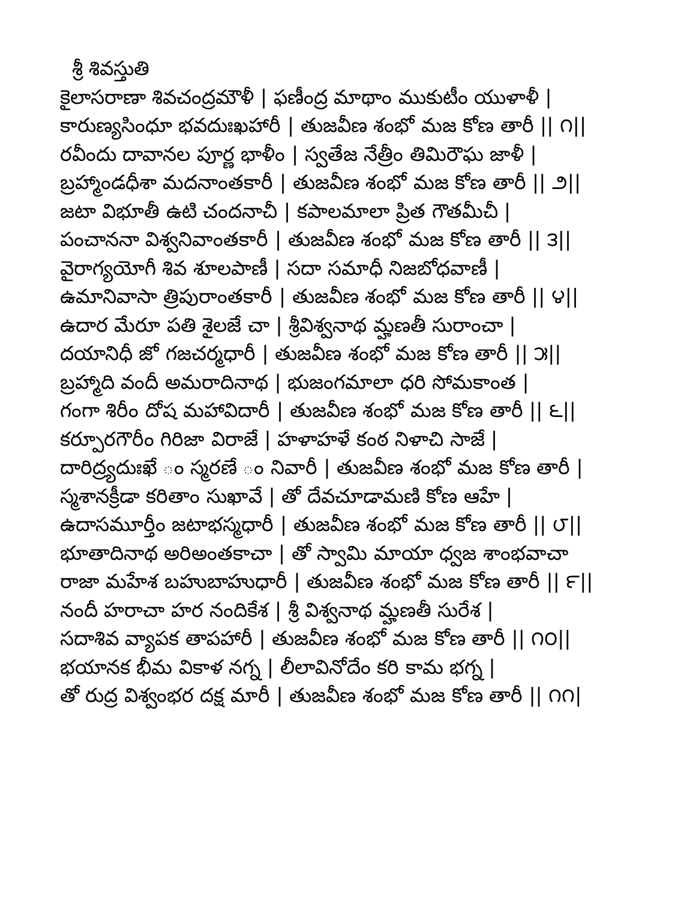శ్రీ శివస్తుతి
కైలాసరాణా శివచంద్రమౌళీ | ఫణీంద్ర మాథాం ముకుటీం యుళాళీ |
కారుణ్యసింధూ భవదుఃఖహారీ | తుజవీణ శంభో మజ కోణ తారీ || ౧||
రవీందు దావానల పూర్ణ భాళీం | స్వతేజ నేత్రీం తిమిరౌఘ జాళీ |
బ్రహ్మాండధీశా మదనాంతకారీ | తుజవీణ శంభో మజ కోణ తారీ || ౨||
జటా విభూతీ ఉటి చందనాచీ | కపాలమాలా ప్రిత గౌతమీచీ |
పంచాననా విశ్వనివాంతకారీ | తుజవీణ శంభో మజ కోణ తారీ || ౩||
వైరాగ్యయోగీ శివ శూలపాణీ | సదా సమాధీ నిజబోధవాణీ |
ఉమానివాసా త్రిపురాంతకారీ | తుజవీణ శంభో మజ కోణ తారీ || ౪||
ఉదార మేరూ పతి శైలజే చా | శ్రీవిశ్వనాథ మ్హణతీ సురాంచా |
దయానిధీ జో గజచర్మధారీ | తుజవీణ శంభో మజ కోణ తారీ || ౫||
బ్రహ్మాది వందీ అమరాదినాథ | భుజంగమాలా ధరి సోమకాంత |
గంగా శిరీం దోష మహావిదారీ | తుజవీణ శంభో మజ కోణ తారీ || ౬||
కర్పూరగౌరీం గిరిజా విరాజే | హళాహళే కంఠ నిళాచి సాజే |
దారిద్ర్యదుఃఖే ం స్మరణే ం నివారీ | తుజవీణ శంభో మజ కోణ తారీ |
స్మశానక్రీడా కరితాం సుఖావే | తో దేవచూడామణి కోణ ఆహే |
ఉదాసమూర్తీం జటాభస్మధారీ | తుజవీణ శంభో మజ కోణ తారీ || ౮||
భూతాదినాథ అరిఅంతకాచా | తో స్వామి మాయా ధ్వజ శాంభవాచా
రాజా మహేశ బహుబాహుధారీ | తుజవీణ శంభో మజ కోణ తారీ || ౯||
నందీ హరాచా హర నందికేశ | శ్రీ విశ్వనాథ మ్హణతీ సురేశ |
సదాశివ వ్యాపక తాపహారీ | తుజవీణ శంభో మజ కోణ తారీ || ౧౦||
భయానక భీమ వికాళ నగ్న | లీలావినోదేం కరి కామ భగ్న |
తో రుద్ర విశ్వంభర దక్ష మారీ | తుజవీణ శంభో మజ కోణ తారీ || ౧౧|